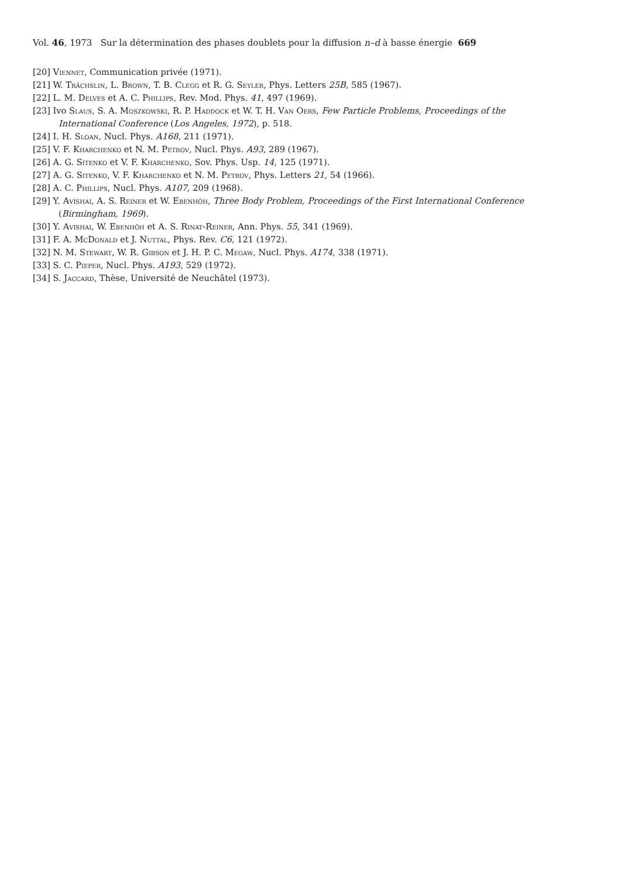Vol. 46, 1973 Sur la détermination des phases doublets pour la diffusion n–d à basse énergie 669
[20] Viennet, Communication privée (1971).
[21] W. Trächslin, L. Brown, T. B. Clegg et R. G. Seyler, Phys. Letters 25B, 585 (1967).
[22] L. M. Delves et A. C. Phillips, Rev. Mod. Phys. 41, 497 (1969).
[23] Ivo Slaus, S. A. Moszkowski, R. P. Haddock et W. T. H. Van Oers, Few Particle Problems, Proceedings of the International Conference (Los Angeles, 1972), p. 518.
[24] I. H. Sloan, Nucl. Phys. A168, 211 (1971).
[25] V. F. Kharchenko et N. M. Petrov, Nucl. Phys. A93, 289 (1967).
[26] A. G. Sitenko et V. F. Kharchenko, Sov. Phys. Usp. 14, 125 (1971).
[27] A. G. Sitenko, V. F. Kharchenko et N. M. Petrov, Phys. Letters 21, 54 (1966).
[28] A. C. Phillips, Nucl. Phys. A107, 209 (1968).
[29] Y. Avishai, A. S. Reiner et W. Ebenhöh, Three Body Problem, Proceedings of the First International Conference (Birmingham, 1969).
[30] Y. Avishai, W. Ebenhöh et A. S. Rinat-Reiner, Ann. Phys. 55, 341 (1969).
[31] F. A. McDonald et J. Nuttal, Phys. Rev. C6, 121 (1972).
[32] N. M. Stewart, W. R. Gibson et J. H. P. C. Megaw, Nucl. Phys. A174, 338 (1971).
[33] S. C. Pieper, Nucl. Phys. A193, 529 (1972).
[34] S. Jaccard, Thèse, Université de Neuchâtel (1973).